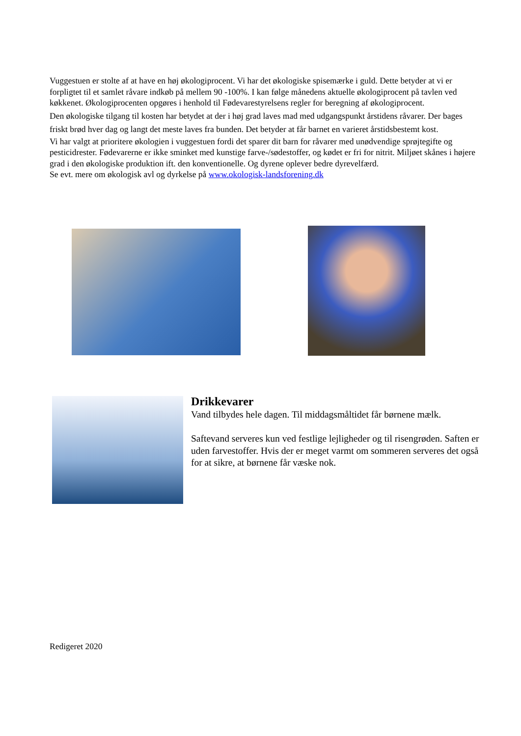Vuggestuen er stolte af at have en høj økologiprocent. Vi har det økologiske spisemærke i guld. Dette betyder at vi er forpligtet til et samlet råvare indkøb på mellem 90 -100%. I kan følge månedens aktuelle økologiprocent på tavlen ved køkkenet. Økologiprocenten opgøres i henhold til Fødevarestyrelsens regler for beregning af økologiprocent.
Den økologiske tilgang til kosten har betydet at der i høj grad laves mad med udgangspunkt årstidens råvarer. Der bages friskt brød hver dag og langt det meste laves fra bunden. Det betyder at får barnet en varieret årstidsbestemt kost.
Vi har valgt at prioritere økologien i vuggestuen fordi det sparer dit barn for råvarer med unødvendige sprøjtegifte og pesticidrester. Fødevarerne er ikke sminket med kunstige farve-/sødestoffer, og kødet er fri for nitrit. Miljøet skånes i højere grad i den økologiske produktion ift. den konventionelle. Og dyrene oplever bedre dyrevelfærd.
Se evt. mere om økologisk avl og dyrkelse på www.okologisk-landsforening.dk
Drikkevarer
Vand tilbydes hele dagen. Til middagsmåltidet får børnene mælk.
Saftevand serveres kun ved festlige lejligheder og til risengrøden. Saften er uden farvestoffer. Hvis der er meget varmt om sommeren serveres det også for at sikre, at børnene får væske nok.
Redigeret 2020